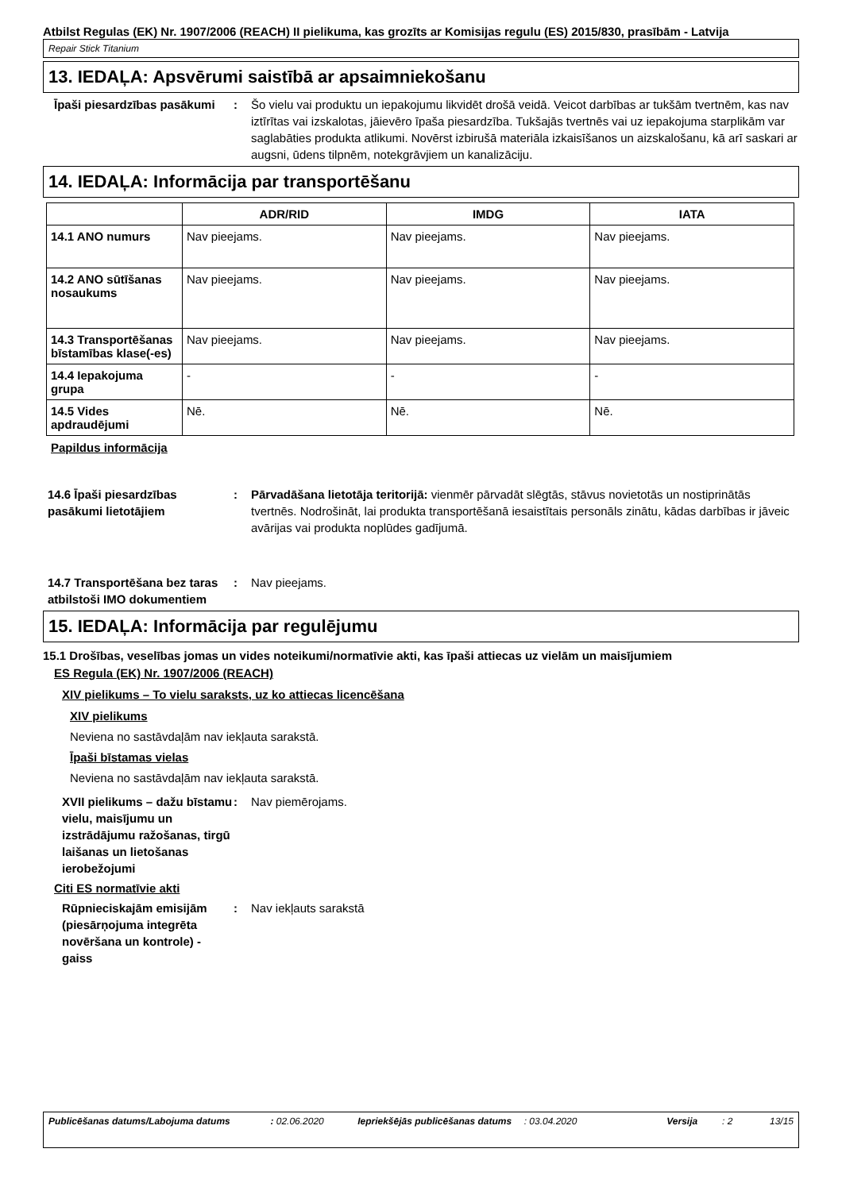Atbilst Regulas (EK) Nr. 1907/2006 (REACH) II pielikuma, kas grozīts ar Komisijas regulu (ES) 2015/830, prasībām - Latvija
Repair Stick Titanium
13. IEDAĻA: Apsvērumi saistībā ar apsaimniekošanu
Īpaši piesardzības pasākumi
: Šo vielu vai produktu un iepakojumu likvidēt drošā veidā. Veicot darbības ar tukšām tvertnēm, kas nav iztīrītas vai izskalotas, jāievēro īpaša piesardzība. Tukšajās tvertnēs vai uz iepakojuma starplikām var saglabāties produkta atlikumi. Novērst izbirušā materiāla izkaisīšanos un aizskalošanu, kā arī saskari ar augsni, ūdens tilpnēm, notekgrāvjiem un kanalizāciju.
14. IEDAĻA: Informācija par transportēšanu
| | ADR/RID | IMDG | IATA |
| --- | --- | --- | --- |
| 14.1 ANO numurs | Nav pieejams. | Nav pieejams. | Nav pieejams. |
| 14.2 ANO sūtīšanas nosaukums | Nav pieejams. | Nav pieejams. | Nav pieejams. |
| 14.3 Transportēšanas bīstamības klase(-es) | Nav pieejams. | Nav pieejams. | Nav pieejams. |
| 14.4 Iepakojuma grupa | - | - | - |
| 14.5 Vides apdraudējumi | Nē. | Nē. | Nē. |
Papildus informācija
14.6 Īpaši piesardzības pasākumi lietotājiem
: Pārvadāšana lietotāja teritorijā: vienmēr pārvadāt slēgtās, stāvus novietotās un nostiprinātās tvertnēs. Nodrošināt, lai produkta transportēšanā iesaistītais personāls zinātu, kādas darbības ir jāveic avārijas vai produkta noplūdes gadījumā.
14.7 Transportēšana bez taras atbilstoši IMO dokumentiem
: Nav pieejams.
15. IEDAĻA: Informācija par regulējumu
15.1 Drošības, veselības jomas un vides noteikumi/normatīvie akti, kas īpaši attiecas uz vielām un maisījumiem
ES Regula (EK) Nr. 1907/2006 (REACH)
XIV pielikums – To vielu saraksts, uz ko attiecas licencēšana
XIV pielikums
Neviena no sastāvdaļām nav iekļauta sarakstā.
Īpaši bīstamas vielas
Neviena no sastāvdaļām nav iekļauta sarakstā.
XVII pielikums – dažu bīstamu vielu, maisījumu un izstrādājumu ražošanas, tirgū laišanas un lietošanas ierobežojumi
: Nav piemērojams.
Citi ES normatīvie akti
Rūpnieciskajām emisijām (piesārņojuma integrēta novēršana un kontrole) - gaiss
: Nav iekļauts sarakstā
Publicēšanas datums/Labojuma datums: 02.06.2020 Iepriekšējās publicēšanas datums: 03.04.2020 Versija: 2 13/15